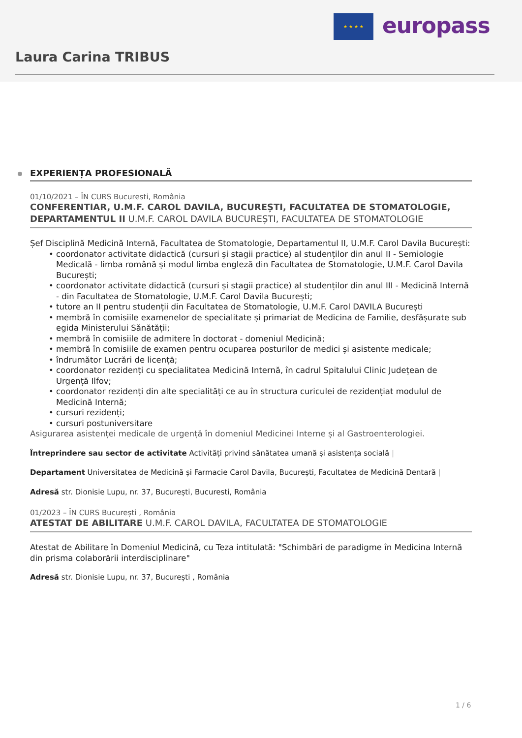★ ★ ★ ★ europass
Laura Carina TRIBUS
EXPERIENȚA PROFESIONALĂ
01/10/2021 – ÎN CURS Bucuresti, România
CONFERENTIAR, U.M.F. CAROL DAVILA, BUCUREȘTI, FACULTATEA DE STOMATOLOGIE, DEPARTAMENTUL II U.M.F. CAROL DAVILA BUCUREȘTI, FACULTATEA DE STOMATOLOGIE
Șef Disciplină Medicină Internă, Facultatea de Stomatologie, Departamentul II, U.M.F. Carol Davila București:
• coordonator activitate didactică (cursuri și stagii practice) al studenților din anul II - Semiologie Medicală - limba română și modul limba engleză din Facultatea de Stomatologie, U.M.F. Carol Davila București;
• coordonator activitate didactică (cursuri și stagii practice) al studenților din anul III - Medicină Internă - din Facultatea de Stomatologie, U.M.F. Carol Davila București;
• tutore an II pentru studenții din Facultatea de Stomatologie, U.M.F. Carol DAVILA București
• membră în comisiile examenelor de specialitate și primariat de Medicina de Familie, desfășurate sub egida Ministerului Sănătății;
• membră în comisiile de admitere în doctorat - domeniul Medicină;
• membră în comisiile de examen pentru ocuparea posturilor de medici și asistente medicale;
• îndrumător Lucrări de licență;
• coordonator rezidenți cu specialitatea Medicină Internă, în cadrul Spitalului Clinic Județean de Urgență Ilfov;
• coordonator rezidenți din alte specialități ce au în structura curiculei de rezidențiat modulul de Medicină Internă;
• cursuri rezidenți;
• cursuri postuniversitare
Asigurarea asistenței medicale de urgență în domeniul Medicinei Interne și al Gastroenterologiei.
Întreprindere sau sector de activitate Activități privind sănătatea umană și asistența socială |
Departament Universitatea de Medicină și Farmacie Carol Davila, București, Facultatea de Medicină Dentară |
Adresă str. Dionisie Lupu, nr. 37, București, Bucuresti, România
01/2023 – ÎN CURS București , România
ATESTAT DE ABILITARE U.M.F. CAROL DAVILA, FACULTATEA DE STOMATOLOGIE
Atestat de Abilitare în Domeniul Medicină, cu Teza intitulată: "Schimbări de paradigme în Medicina Internă din prisma colaborării interdisciplinare"
Adresă str. Dionisie Lupu, nr. 37, București , România
1 / 6